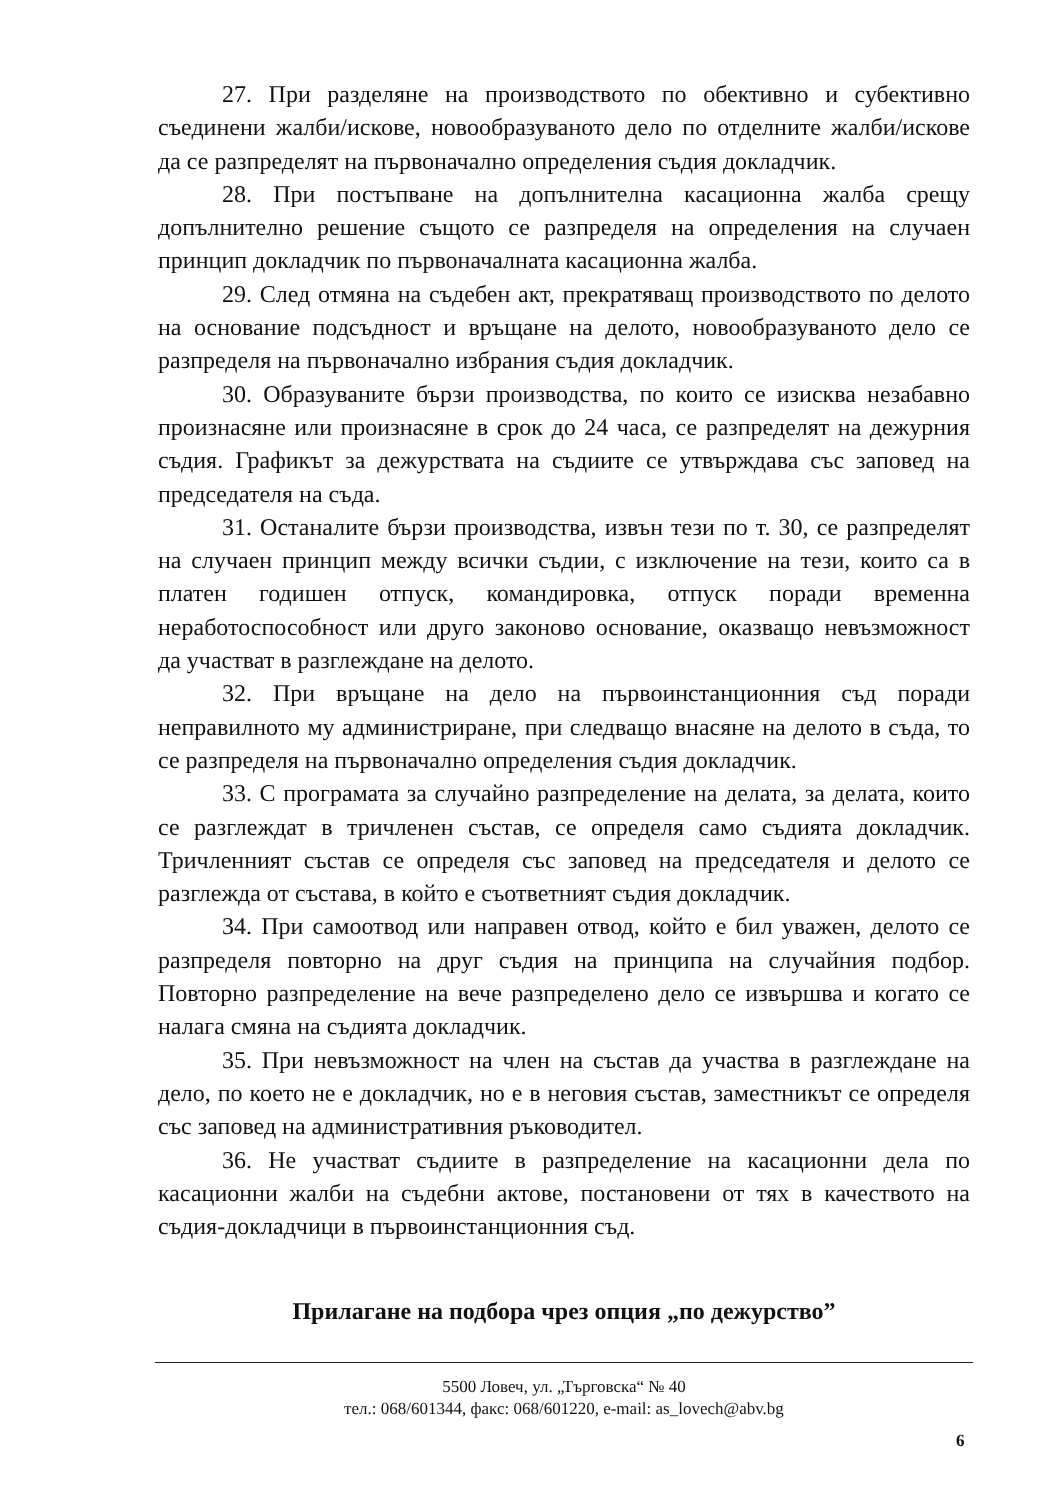27. При разделяне на производството по обективно и субективно съединени жалби/искове, новообразуваното дело по отделните жалби/искове да се разпределят на първоначално определения съдия докладчик.
28. При постъпване на допълнителна касационна жалба срещу допълнително решение същото се разпределя на определения на случаен принцип докладчик по първоначалната касационна жалба.
29. След отмяна на съдебен акт, прекратяващ производството по делото на основание подсъдност и връщане на делото, новообразуваното дело се разпределя на първоначално избрания съдия докладчик.
30. Образуваните бързи производства, по които се изисква незабавно произнасяне или произнасяне в срок до 24 часа, се разпределят на дежурния съдия. Графикът за дежурствата на съдиите се утвърждава със заповед на председателя на съда.
31. Останалите бързи производства, извън тези по т. 30, се разпределят на случаен принцип между всички съдии, с изключение на тези, които са в платен годишен отпуск, командировка, отпуск поради временна неработоспособност или друго законово основание, оказващо невъзможност да участват в разглеждане на делото.
32. При връщане на дело на първоинстанционния съд поради неправилното му администриране, при следващо внасяне на делото в съда, то се разпределя на първоначално определения съдия докладчик.
33. С програмата за случайно разпределение на делата, за делата, които се разглеждат в тричленен състав, се определя само съдията докладчик. Тричленният състав се определя със заповед на председателя и делото се разглежда от състава, в който е съответният съдия докладчик.
34. При самоотвод или направен отвод, който е бил уважен, делото се разпределя повторно на друг съдия на принципа на случайния подбор. Повторно разпределение на вече разпределено дело се извършва и когато се налага смяна на съдията докладчик.
35. При невъзможност на член на състав да участва в разглеждане на дело, по което не е докладчик, но е в неговия състав, заместникът се определя със заповед на административния ръководител.
36. Не участват съдиите в разпределение на касационни дела по касационни жалби на съдебни актове, постановени от тях в качеството на съдия-докладчици в първоинстанционния съд.
Прилагане на подбора чрез опция „по дежурство”
5500 Ловеч, ул. „Търговска“ № 40
тел.: 068/601344, факс: 068/601220, e-mail: as_lovech@abv.bg
6